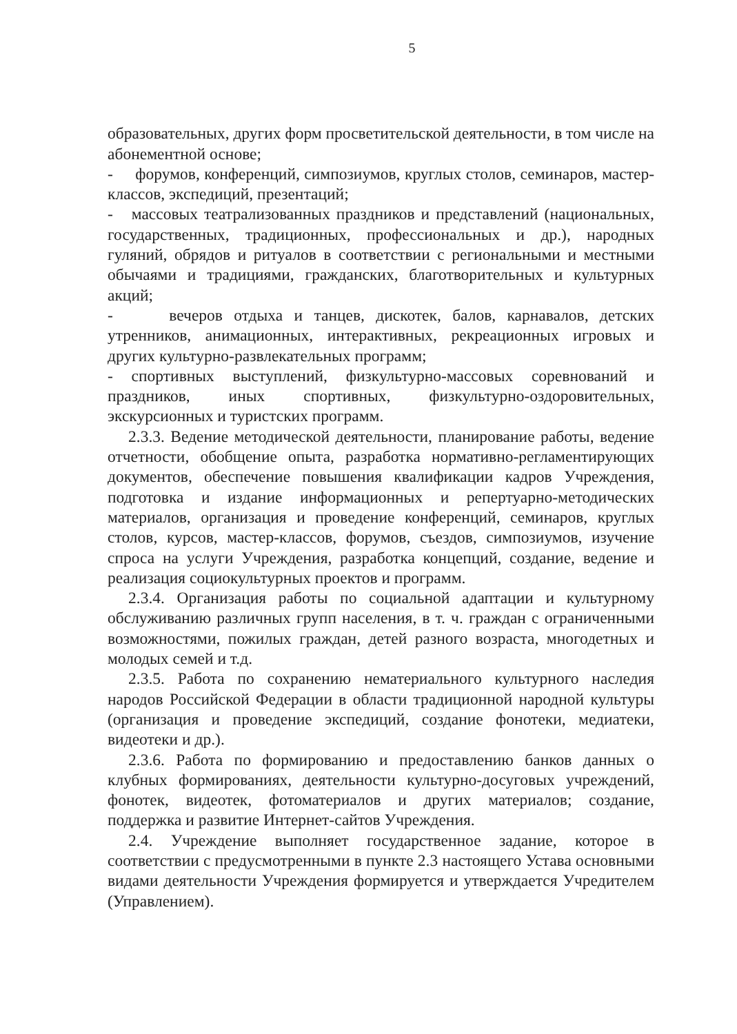5
образовательных, других форм просветительской деятельности, в том числе на абонементной основе;
- форумов, конференций, симпозиумов, круглых столов, семинаров, мастер-классов, экспедиций, презентаций;
- массовых театрализованных праздников и представлений (национальных, государственных, традиционных, профессиональных и др.), народных гуляний, обрядов и ритуалов в соответствии с региональными и местными обычаями и традициями, гражданских, благотворительных и культурных акций;
- вечеров отдыха и танцев, дискотек, балов, карнавалов, детских утренников, анимационных, интерактивных, рекреационных игровых и других культурно-развлекательных программ;
- спортивных выступлений, физкультурно-массовых соревнований и праздников, иных спортивных, физкультурно-оздоровительных, экскурсионных и туристских программ.
2.3.3. Ведение методической деятельности, планирование работы, ведение отчетности, обобщение опыта, разработка нормативно-регламентирующих документов, обеспечение повышения квалификации кадров Учреждения, подготовка и издание информационных и репертуарно-методических материалов, организация и проведение конференций, семинаров, круглых столов, курсов, мастер-классов, форумов, съездов, симпозиумов, изучение спроса на услуги Учреждения, разработка концепций, создание, ведение и реализация социокультурных проектов и программ.
2.3.4. Организация работы по социальной адаптации и культурному обслуживанию различных групп населения, в т. ч. граждан с ограниченными возможностями, пожилых граждан, детей разного возраста, многодетных и молодых семей и т.д.
2.3.5. Работа по сохранению нематериального культурного наследия народов Российской Федерации в области традиционной народной культуры (организация и проведение экспедиций, создание фонотеки, медиатеки, видеотеки и др.).
2.3.6. Работа по формированию и предоставлению банков данных о клубных формированиях, деятельности культурно-досуговых учреждений, фонотек, видеотек, фотоматериалов и других материалов; создание, поддержка и развитие Интернет-сайтов Учреждения.
2.4. Учреждение выполняет государственное задание, которое в соответствии с предусмотренными в пункте 2.3 настоящего Устава основными видами деятельности Учреждения формируется и утверждается Учредителем (Управлением).